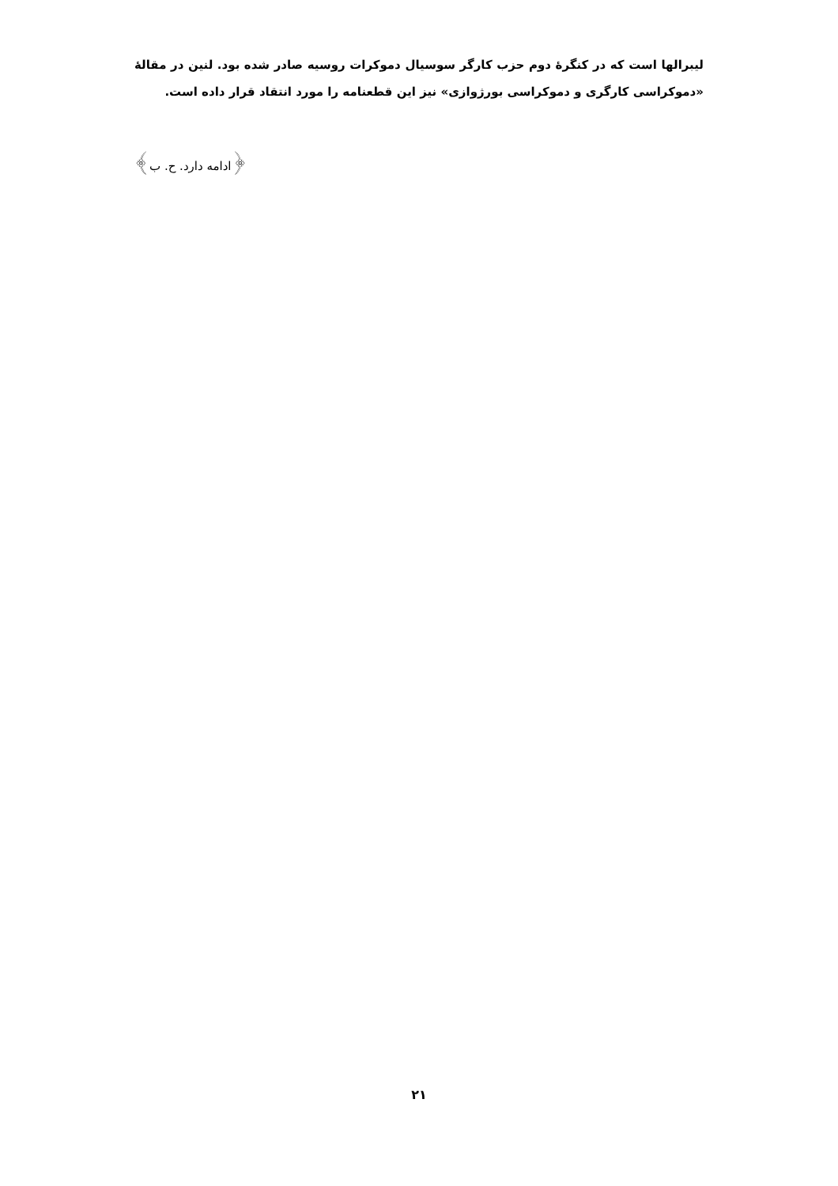لیبرالها است که در کنگرهٔ دوم حزب کارگر سوسیال دموکرات روسیه صادر شده بود. لنین در مقالهٔ «دموکراسی کارگری و دموکراسی بورژوازی» نیز این قطعنامه را مورد انتقاد قرار داده است.
﴿ادامه دارد. ح. ب﴾
۲۱